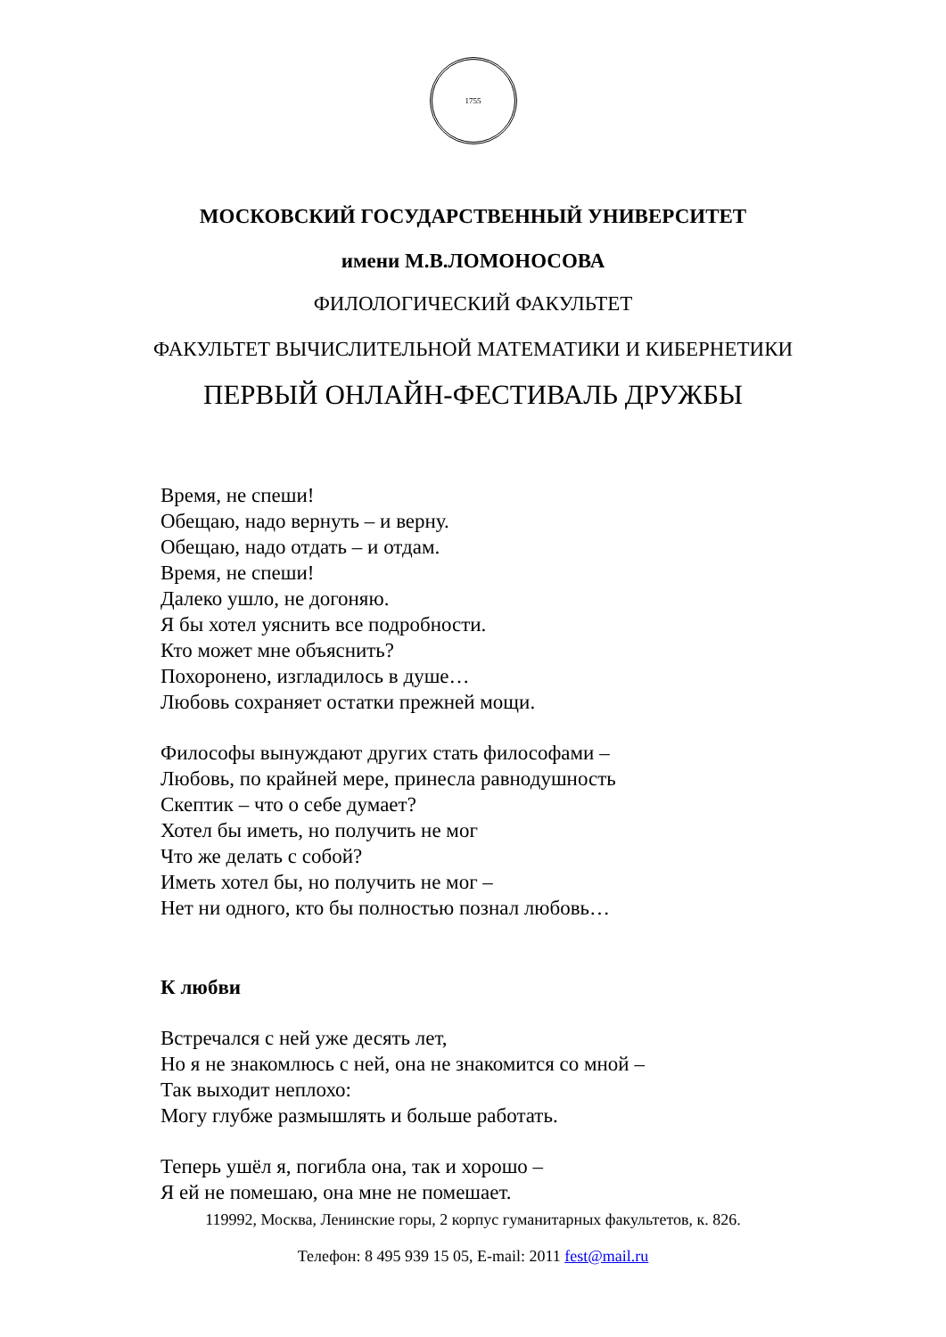1755
МОСКОВСКИЙ ГОСУДАРСТВЕННЫЙ УНИВЕРСИТЕТ
имени М.В.ЛОМОНОСОВА
ФИЛОЛОГИЧЕСКИЙ ФАКУЛЬТЕТ
ФАКУЛЬТЕТ ВЫЧИСЛИТЕЛЬНОЙ МАТЕМАТИКИ И КИБЕРНЕТИКИ
ПЕРВЫЙ ОНЛАЙН-ФЕСТИВАЛЬ ДРУЖБЫ
Время, не спеши!
Обещаю, надо вернуть – и верну.
Обещаю, надо отдать – и отдам.
Время, не спеши!
Далеко ушло, не догоняю.
Я бы хотел уяснить все подробности.
Кто может мне объяснить?
Похоронено, изгладилось в душе…
Любовь сохраняет остатки прежней мощи.
Философы вынуждают других стать философами –
Любовь, по крайней мере, принесла равнодушность
Скептик – что о себе думает?
Хотел бы иметь, но получить не мог
Что же делать с собой?
Иметь хотел бы, но получить не мог –
Нет ни одного, кто бы полностью познал любовь…
К любви
Встречался с ней уже десять лет,
Но я не знакомлюсь с ней, она не знакомится со мной –
Так выходит неплохо:
Могу глубже размышлять и больше работать.
Теперь ушёл я, погибла она, так и хорошо –
Я ей не помешаю, она мне не помешает.
119992, Москва, Ленинские горы, 2 корпус гуманитарных факультетов, к. 826.
Телефон: 8 495 939 15 05, E-mail: 2011 fest@mail.ru